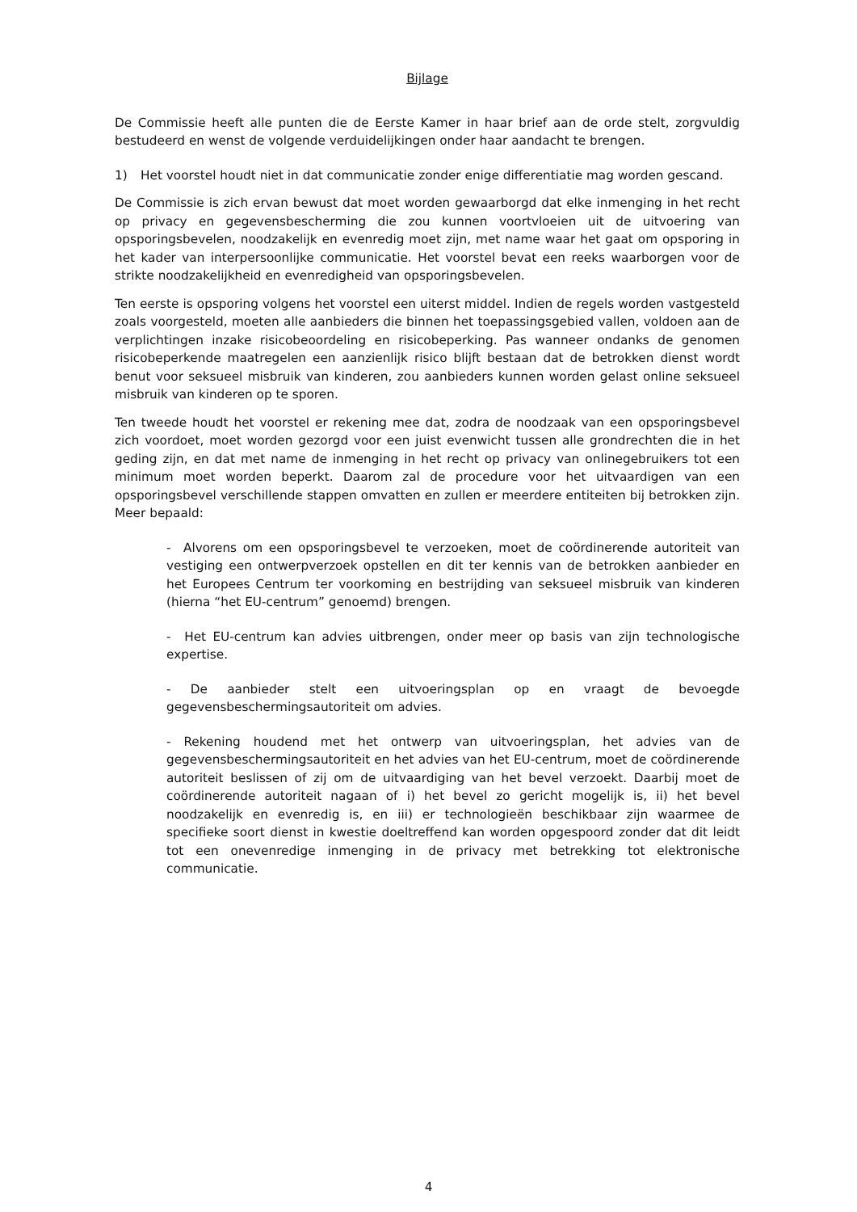Bijlage
De Commissie heeft alle punten die de Eerste Kamer in haar brief aan de orde stelt, zorgvuldig bestudeerd en wenst de volgende verduidelijkingen onder haar aandacht te brengen.
1) Het voorstel houdt niet in dat communicatie zonder enige differentiatie mag worden gescand.
De Commissie is zich ervan bewust dat moet worden gewaarborgd dat elke inmenging in het recht op privacy en gegevensbescherming die zou kunnen voortvloeien uit de uitvoering van opsporingsbevelen, noodzakelijk en evenredig moet zijn, met name waar het gaat om opsporing in het kader van interpersoonlijke communicatie. Het voorstel bevat een reeks waarborgen voor de strikte noodzakelijkheid en evenredigheid van opsporingsbevelen.
Ten eerste is opsporing volgens het voorstel een uiterst middel. Indien de regels worden vastgesteld zoals voorgesteld, moeten alle aanbieders die binnen het toepassingsgebied vallen, voldoen aan de verplichtingen inzake risicobeoordeling en risicobeperking. Pas wanneer ondanks de genomen risicobeperkende maatregelen een aanzienlijk risico blijft bestaan dat de betrokken dienst wordt benut voor seksueel misbruik van kinderen, zou aanbieders kunnen worden gelast online seksueel misbruik van kinderen op te sporen.
Ten tweede houdt het voorstel er rekening mee dat, zodra de noodzaak van een opsporingsbevel zich voordoet, moet worden gezorgd voor een juist evenwicht tussen alle grondrechten die in het geding zijn, en dat met name de inmenging in het recht op privacy van onlinegebruikers tot een minimum moet worden beperkt. Daarom zal de procedure voor het uitvaardigen van een opsporingsbevel verschillende stappen omvatten en zullen er meerdere entiteiten bij betrokken zijn. Meer bepaald:
- Alvorens om een opsporingsbevel te verzoeken, moet de coördinerende autoriteit van vestiging een ontwerpverzoek opstellen en dit ter kennis van de betrokken aanbieder en het Europees Centrum ter voorkoming en bestrijding van seksueel misbruik van kinderen (hierna “het EU-centrum” genoemd) brengen.
- Het EU-centrum kan advies uitbrengen, onder meer op basis van zijn technologische expertise.
- De aanbieder stelt een uitvoeringsplan op en vraagt de bevoegde gegevensbeschermingsautoriteit om advies.
- Rekening houdend met het ontwerp van uitvoeringsplan, het advies van de gegevensbeschermingsautoriteit en het advies van het EU-centrum, moet de coördinerende autoriteit beslissen of zij om de uitvaardiging van het bevel verzoekt. Daarbij moet de coördinerende autoriteit nagaan of i) het bevel zo gericht mogelijk is, ii) het bevel noodzakelijk en evenredig is, en iii) er technologieën beschikbaar zijn waarmee de specifieke soort dienst in kwestie doeltreffend kan worden opgespoord zonder dat dit leidt tot een onevenredige inmenging in de privacy met betrekking tot elektronische communicatie.
4